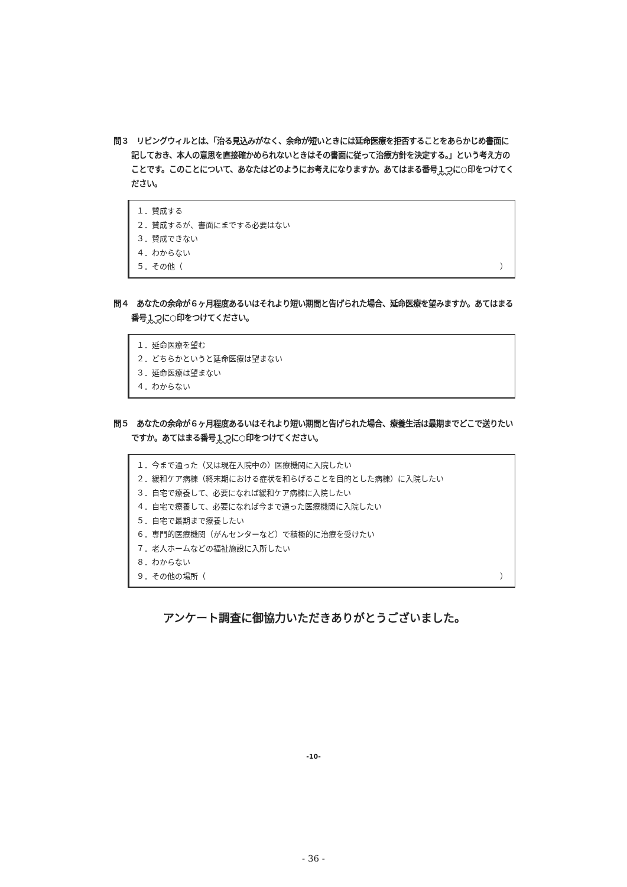問３　リビングウィルとは、「治る見込みがなく、余命が短いときには延命医療を拒否することをあらかじめ書面に記しておき、本人の意思を直接確かめられないときはその書面に従って治療方針を決定する。」という考え方のことです。このことについて、あなたはどのようにお考えになりますか。あてはまる番号１つに○印をつけてください。
１．賛成する
２．賛成するが、書面にまでする必要はない
３．賛成できない
４．わからない
５．その他（ ）
問４　あなたの余命が６ヶ月程度あるいはそれより短い期間と告げられた場合、延命医療を望みますか。あてはまる番号１つに○印をつけてください。
１．延命医療を望む
２．どちらかというと延命医療は望まない
３．延命医療は望まない
４．わからない
問５　あなたの余命が６ヶ月程度あるいはそれより短い期間と告げられた場合、療養生活は最期までどこで送りたいですか。あてはまる番号１つに○印をつけてください。
１．今まで通った（又は現在入院中の）医療機関に入院したい
２．緩和ケア病棟（終末期における症状を和らげることを目的とした病棟）に入院したい
３．自宅で療養して、必要になれば緩和ケア病棟に入院したい
４．自宅で療養して、必要になれば今まで通った医療機関に入院したい
５．自宅で最期まで療養したい
６．専門的医療機関（がんセンターなど）で積極的に治療を受けたい
７．老人ホームなどの福祉施設に入所したい
８．わからない
９．その他の場所（ ）
アンケート調査に御協力いただきありがとうございました。
-10-
- 36 -